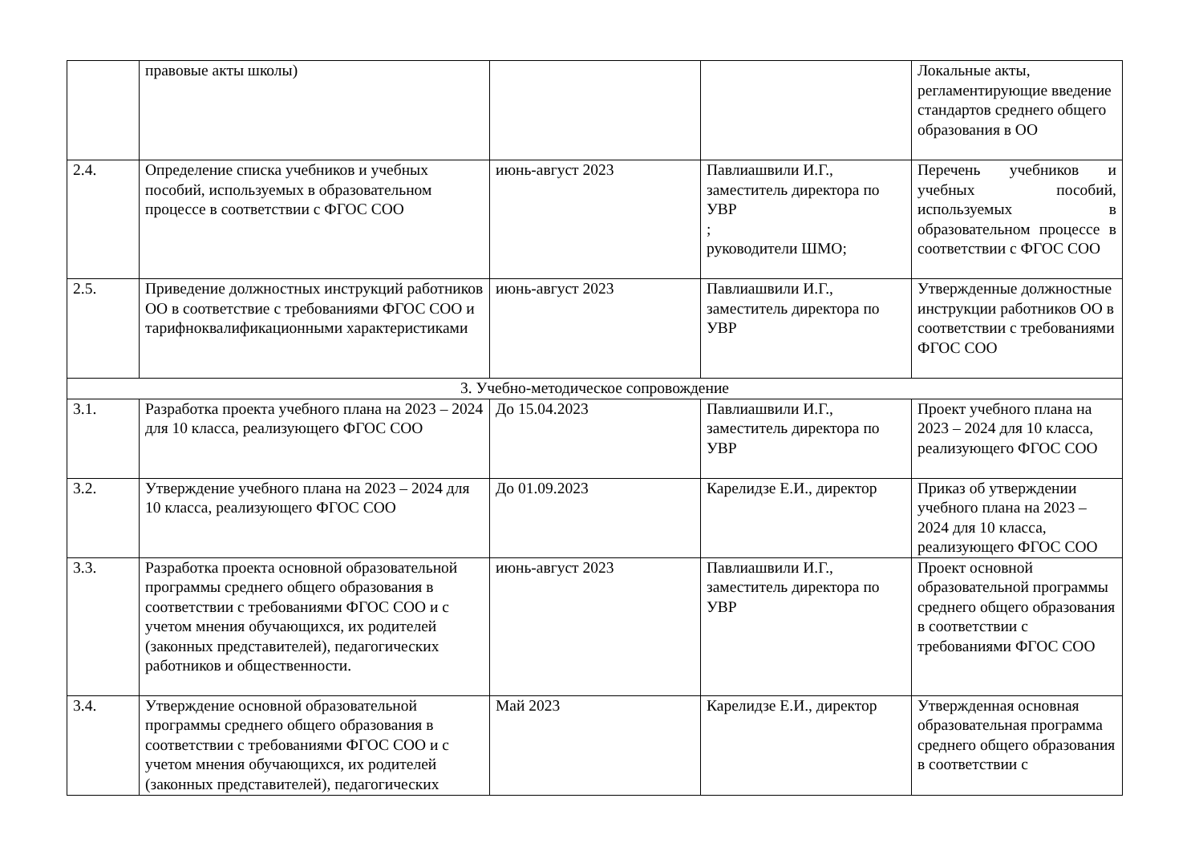| | правовые акты школы) | | | Локальные акты, регламентирующие введение стандартов среднего общего образования в ОО |
| 2.4. | Определение списка учебников и учебных пособий, используемых в образовательном процессе в соответствии с ФГОС СОО | июнь-август 2023 | Павлиашвили И.Г., заместитель директора по УВР ; руководители ШМО; | Перечень учебников и учебных пособий, используемых в образовательном процессе в соответствии с ФГОС СОО |
| 2.5. | Приведение должностных инструкций работников ОО в соответствие с требованиями ФГОС СОО и тарифноквалификационными характеристиками | июнь-август 2023 | Павлиашвили И.Г., заместитель директора по УВР | Утвержденные должностные инструкции работников ОО в соответствии с требованиями ФГОС СОО |
| 3. Учебно-методическое сопровождение | | | | |
| 3.1. | Разработка проекта учебного плана на 2023 – 2024 для 10 класса, реализующего ФГОС СОО | До 15.04.2023 | Павлиашвили И.Г., заместитель директора по УВР | Проект учебного плана на 2023 – 2024 для 10 класса, реализующего ФГОС СОО |
| 3.2. | Утверждение учебного плана на 2023 – 2024 для 10 класса, реализующего ФГОС СОО | До 01.09.2023 | Карелидзе Е.И., директор | Приказ об утверждении учебного плана на 2023 – 2024 для 10 класса, реализующего ФГОС СОО |
| 3.3. | Разработка проекта основной образовательной программы среднего общего образования в соответствии с требованиями ФГОС СОО и с учетом мнения обучающихся, их родителей (законных представителей), педагогических работников и общественности. | июнь-август 2023 | Павлиашвили И.Г., заместитель директора по УВР | Проект основной образовательной программы среднего общего образования в соответствии с требованиями ФГОС СОО |
| 3.4. | Утверждение основной образовательной программы среднего общего образования в соответствии с требованиями ФГОС СОО и с учетом мнения обучающихся, их родителей (законных представителей), педагогических | Май 2023 | Карелидзе Е.И., директор | Утвержденная основная образовательная программа среднего общего образования в соответствии с |